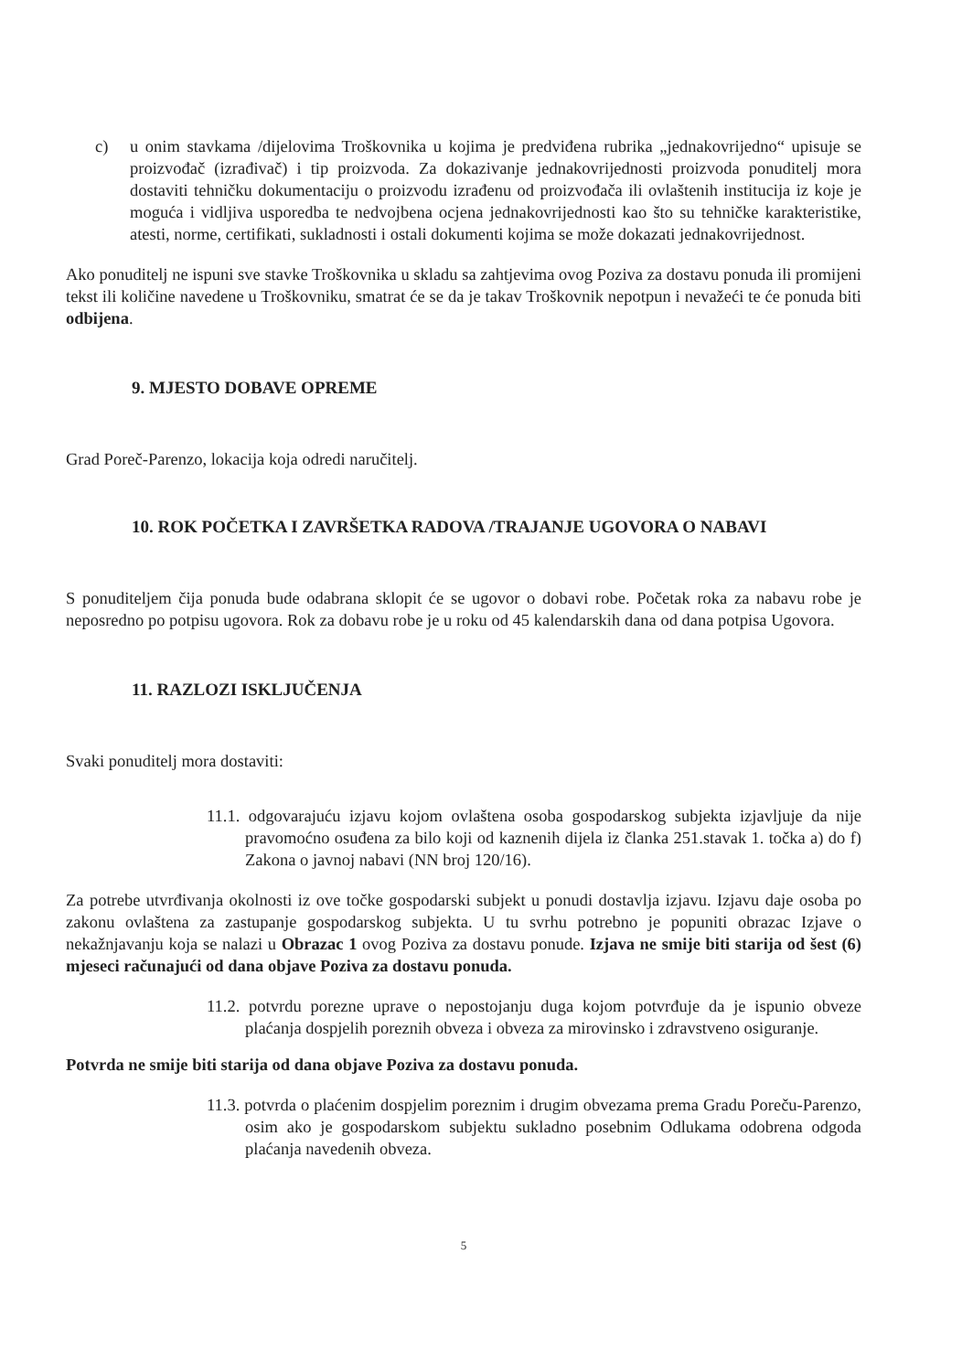c) u onim stavkama /dijelovima Troškovnika u kojima je predviđena rubrika „jednakovrijedno“ upisuje se proizvođač (izrađivač) i tip proizvoda. Za dokazivanje jednakovrijednosti proizvoda ponuditelj mora dostaviti tehničku dokumentaciju o proizvodu izrađenu od proizvođača ili ovlaštenih institucija iz koje je moguća i vidljiva usporedba te nedvojbena ocjena jednakovrijednosti kao što su tehničke karakteristike, atesti, norme, certifikati, sukladnosti i ostali dokumenti kojima se može dokazati jednakovrijednost.
Ako ponuditelj ne ispuni sve stavke Troškovnika u skladu sa zahtjevima ovog Poziva za dostavu ponuda ili promijeni tekst ili količine navedene u Troškovniku, smatrat će se da je takav Troškovnik nepotpun i nevažeći te će ponuda biti odbijena.
9. MJESTO DOBAVE OPREME
Grad Poreč-Parenzo, lokacija koja odredi naručitelj.
10. ROK POČETKA I ZAVRŠETKA RADOVA /TRAJANJE UGOVORA O NABAVI
S ponuditeljem čija ponuda bude odabrana sklopit će se ugovor o dobavi robe. Početak roka za nabavu robe je neposredno po potpisu ugovora. Rok za dobavu robe je u roku od 45 kalendarskih dana od dana potpisa Ugovora.
11. RAZLOZI ISKLJUČENJA
Svaki ponuditelj mora dostaviti:
11.1. odgovarajuću izjavu kojom ovlaštena osoba gospodarskog subjekta izjavljuje da nije pravomoćno osuđena za bilo koji od kaznenih dijela iz članka 251.stavak 1. točka a) do f) Zakona o javnoj nabavi (NN broj 120/16).
Za potrebe utvrđivanja okolnosti iz ove točke gospodarski subjekt u ponudi dostavlja izjavu. Izjavu daje osoba po zakonu ovlaštena za zastupanje gospodarskog subjekta. U tu svrhu potrebno je popuniti obrazac Izjave o nekažnjavanju koja se nalazi u Obrazac 1 ovog Poziva za dostavu ponude. Izjava ne smije biti starija od šest (6) mjeseci računajući od dana objave Poziva za dostavu ponuda.
11.2. potvrdu porezne uprave o nepostojanju duga kojom potvrđuje da je ispunio obveze plaćanja dospjelih poreznih obveza i obveza za mirovinsko i zdravstveno osiguranje.
Potvrda ne smije biti starija od dana objave Poziva za dostavu ponuda.
11.3. potvrda o plaćenim dospjelim poreznim i drugim obvezama prema Gradu Poreču-Parenzo, osim ako je gospodarskom subjektu sukladno posebnim Odlukama odobrena odgoda plaćanja navedenih obveza.
5